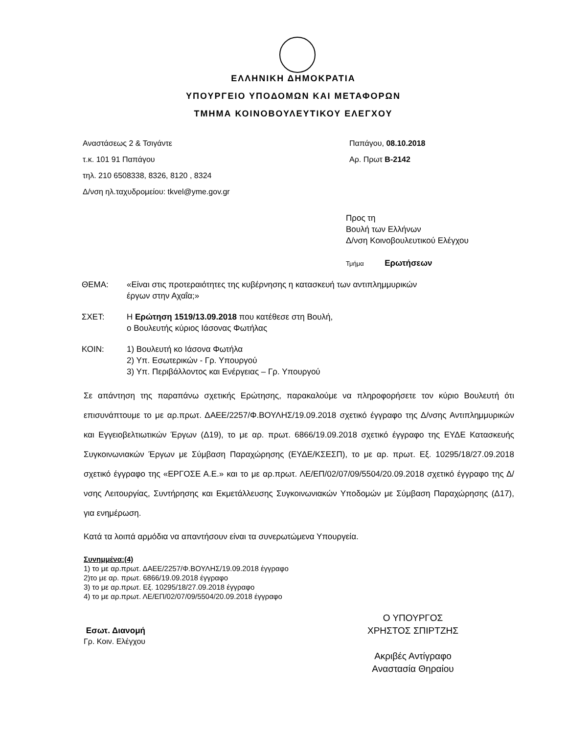ΕΛΛΗΝΙΚΗ ΔΗΜΟΚΡΑΤΙΑ
ΥΠΟΥΡΓΕΙΟ ΥΠΟΔΟΜΩΝ ΚΑΙ ΜΕΤΑΦΟΡΩΝ
ΤΜΗΜΑ ΚΟΙΝΟΒΟΥΛΕΥΤΙΚΟΥ ΕΛΕΓΧΟΥ
Αναστάσεως 2 & Τσιγάντε
τ.κ. 101 91 Παπάγου
τηλ. 210 6508338, 8326, 8120 , 8324
Δ/νση ηλ.ταχυδρομείου: tkvel@yme.gov.gr
Παπάγου, 08.10.2018
Αρ. Πρωτ Β-2142
Προς τη
Βουλή των Ελλήνων
Δ/νση Κοινοβουλευτικού Ελέγχου
Τμήμα Ερωτήσεων
ΘΕΜΑ: «Είναι στις προτεραιότητες της κυβέρνησης η κατασκευή των αντιπλημμυρικών
έργων στην Αχαΐα;»
ΣΧΕΤ: Η Ερώτηση 1519/13.09.2018 που κατέθεσε στη Βουλή,
ο Βουλευτής κύριος Ιάσονας Φωτήλας
ΚΟΙΝ: 1) Βουλευτή κο Ιάσονα Φωτήλα
2) Υπ. Εσωτερικών - Γρ. Υπουργού
3) Υπ. Περιβάλλοντος και Ενέργειας – Γρ. Υπουργού
Σε απάντηση της παραπάνω σχετικής Ερώτησης, παρακαλούμε να πληροφορήσετε τον κύριο Βουλευτή ότι επισυνάπτουμε το με αρ.πρωτ. ΔΑΕΕ/2257/Φ.ΒΟΥΛΗΣ/19.09.2018 σχετικό έγγραφο της Δ/νσης Αντιπλημμυρικών και Εγγειοβελτιωτικών Έργων (Δ19), το με αρ. πρωτ. 6866/19.09.2018 σχετικό έγγραφο της ΕΥΔΕ Κατασκευής Συγκοινωνιακών Έργων με Σύμβαση Παραχώρησης (ΕΥΔΕ/ΚΣΕΣΠ), το με αρ. πρωτ. Εξ. 10295/18/27.09.2018 σχετικό έγγραφο της «ΕΡΓΟΣΕ Α.Ε.» και το με αρ.πρωτ. ΛΕ/ΕΠ/02/07/09/5504/20.09.2018 σχετικό έγγραφο της Δ/νσης Λειτουργίας, Συντήρησης και Εκμετάλλευσης Συγκοινωνιακών Υποδομών με Σύμβαση Παραχώρησης (Δ17), για ενημέρωση.
Κατά τα λοιπά αρμόδια να απαντήσουν είναι τα συνερωτώμενα Υπουργεία.
Συνημμένα:(4)
1) το με αρ.πρωτ. ΔΑΕΕ/2257/Φ.ΒΟΥΛΗΣ/19.09.2018 έγγραφο
2)το με αρ. πρωτ. 6866/19.09.2018 έγγραφο
3) το με αρ.πρωτ. Εξ. 10295/18/27.09.2018 έγγραφο
4) το με αρ.πρωτ. ΛΕ/ΕΠ/02/07/09/5504/20.09.2018 έγγραφο
Εσωτ. Διανομή
Γρ. Κοιν. Ελέγχου
Ο ΥΠΟΥΡΓΟΣ
ΧΡΗΣΤΟΣ ΣΠΙΡΤΖΗΣ
Ακριβές Αντίγραφο
Αναστασία Θηραίου